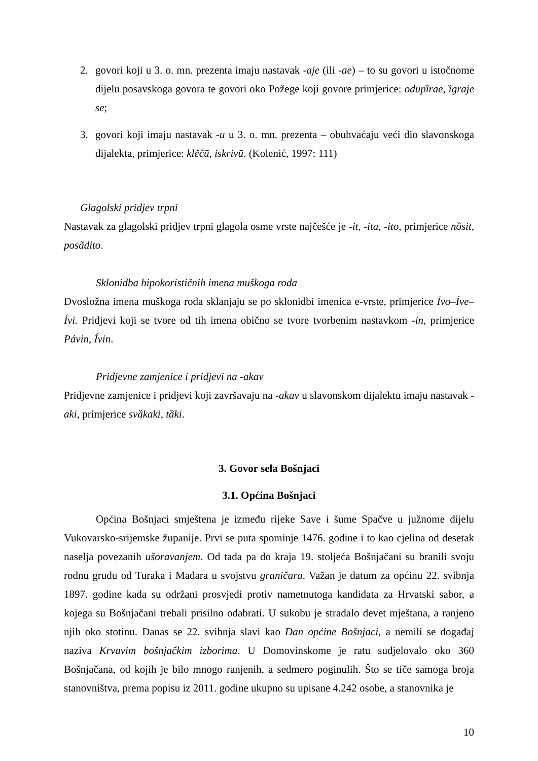2. govori koji u 3. o. mn. prezenta imaju nastavak -aje (ili -ae) – to su govori u istočnome dijelu posavskoga govora te govori oko Požege koji govore primjerice: odupȉrae, ȉgraje se;
3. govori koji imaju nastavak -u u 3. o. mn. prezenta – obuhvaćaju veći dio slavonskoga dijalekta, primjerice: klẽčū, iskrivū. (Kolenić, 1997: 111)
Glagolski pridjev trpni
Nastavak za glagolski pridjev trpni glagola osme vrste najčešće je -it, -ita, -ito, primjerice nȍsit, posãdito.
Sklonidba hipokorističnih imena muškoga roda
Dvosložna imena muškoga roda sklanjaju se po sklonidbi imenica e-vrste, primjerice Ívo–Íve–Ívi. Pridjevi koji se tvore od tih imena obično se tvore tvorbenim nastavkom -in, primjerice Pávin, Ívin.
Pridjevne zamjenice i pridjevi na -akav
Pridjevne zamjenice i pridjevi koji završavaju na -akav u slavonskom dijalektu imaju nastavak -aki, primjerice svȁkaki, tȁki.
3. Govor sela Bošnjaci
3.1. Općina Bošnjaci
Općina Bošnjaci smještena je između rijeke Save i šume Spačve u južnome dijelu Vukovarsko-srijemske županije. Prvi se puta spominje 1476. godine i to kao cjelina od desetak naselja povezanih ušoravanjem. Od tada pa do kraja 19. stoljeća Bošnjačani su branili svoju rodnu grudu od Turaka i Mađara u svojstvu graničara. Važan je datum za općinu 22. svibnja 1897. godine kada su održani prosvjedi protiv nametnutoga kandidata za Hrvatski sabor, a kojega su Bošnjačani trebali prisilno odabrati. U sukobu je stradalo devet mještana, a ranjeno njih oko stotinu. Danas se 22. svibnja slavi kao Dan općine Bošnjaci, a nemili se događaj naziva Krvavim bošnjačkim izborima. U Domovinskome je ratu sudjelovalo oko 360 Bošnjačana, od kojih je bilo mnogo ranjenih, a sedmero poginulih. Što se tiče samoga broja stanovništva, prema popisu iz 2011. godine ukupno su upisane 4.242 osobe, a stanovnika je
10